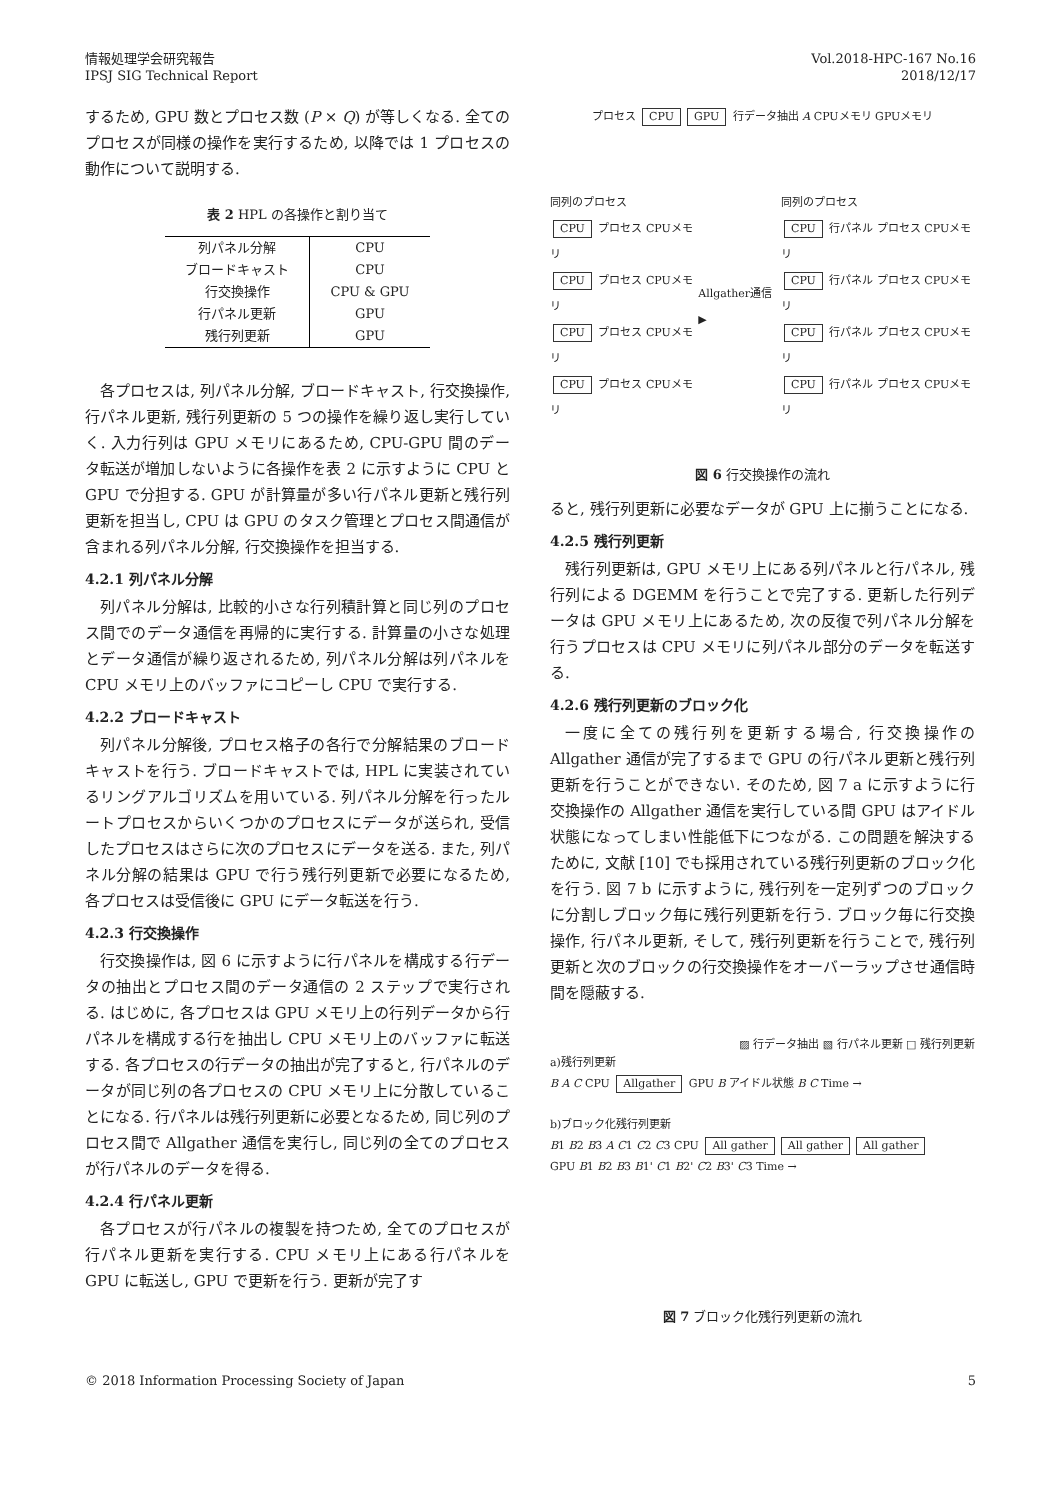情報処理学会研究報告
IPSJ SIG Technical Report
Vol.2018-HPC-167 No.16
2018/12/17
するため, GPU 数とプロセス数 (P × Q) が等しくなる. 全てのプロセスが同様の操作を実行するため, 以降では 1 プロセスの動作について説明する.
表 2 HPL の各操作と割り当て
| 列パネル分解 | CPU |
| ブロードキャスト | CPU |
| 行交換操作 | CPU & GPU |
| 行パネル更新 | GPU |
| 残行列更新 | GPU |
各プロセスは, 列パネル分解, ブロードキャスト, 行交換操作, 行パネル更新, 残行列更新の 5 つの操作を繰り返し実行していく. 入力行列は GPU メモリにあるため, CPU-GPU 間のデータ転送が増加しないように各操作を表 2 に示すように CPU と GPU で分担する. GPU が計算量が多い行パネル更新と残行列更新を担当し, CPU は GPU のタスク管理とプロセス間通信が含まれる列パネル分解, 行交換操作を担当する.
4.2.1 列パネル分解
列パネル分解は, 比較的小さな行列積計算と同じ列のプロセス間でのデータ通信を再帰的に実行する. 計算量の小さな処理とデータ通信が繰り返されるため, 列パネル分解は列パネルを CPU メモリ上のバッファにコピーし CPU で実行する.
4.2.2 ブロードキャスト
列パネル分解後, プロセス格子の各行で分解結果のブロードキャストを行う. ブロードキャストでは, HPL に実装されているリングアルゴリズムを用いている. 列パネル分解を行ったルートプロセスからいくつかのプロセスにデータが送られ, 受信したプロセスはさらに次のプロセスにデータを送る. また, 列パネル分解の結果は GPU で行う残行列更新で必要になるため, 各プロセスは受信後に GPU にデータ転送を行う.
4.2.3 行交換操作
行交換操作は, 図 6 に示すように行パネルを構成する行データの抽出とプロセス間のデータ通信の 2 ステップで実行される. はじめに, 各プロセスは GPU メモリ上の行列データから行パネルを構成する行を抽出し CPU メモリ上のバッファに転送する. 各プロセスの行データの抽出が完了すると, 行パネルのデータが同じ列の各プロセスの CPU メモリ上に分散していることになる. 行パネルは残行列更新に必要となるため, 同じ列のプロセス間で Allgather 通信を実行し, 同じ列の全てのプロセスが行パネルのデータを得る.
4.2.4 行パネル更新
各プロセスが行パネルの複製を持つため, 全てのプロセスが行パネル更新を実行する. CPU メモリ上にある行パネルを GPU に転送し, GPU で更新を行う. 更新が完了す
プロセス CPU GPU 行データ抽出 A CPUメモリ GPUメモリ
同列のプロセス
CPU プロセス CPUメモリ
CPU プロセス CPUメモリ
CPU プロセス CPUメモリ
CPU プロセス CPUメモリ
Allgather通信 ▶ 同列のプロセス
CPU 行パネル プロセス CPUメモリ
CPU 行パネル プロセス CPUメモリ
CPU 行パネル プロセス CPUメモリ
CPU 行パネル プロセス CPUメモリ
図 6 行交換操作の流れ
ると, 残行列更新に必要なデータが GPU 上に揃うことになる.
4.2.5 残行列更新
残行列更新は, GPU メモリ上にある列パネルと行パネル, 残行列による DGEMM を行うことで完了する. 更新した行列データは GPU メモリ上にあるため, 次の反復で列パネル分解を行うプロセスは CPU メモリに列パネル部分のデータを転送する.
4.2.6 残行列更新のブロック化
一度に全ての残行列を更新する場合, 行交換操作の Allgather 通信が完了するまで GPU の行パネル更新と残行列更新を行うことができない. そのため, 図 7 a に示すように行交換操作の Allgather 通信を実行している間 GPU はアイドル状態になってしまい性能低下につながる. この問題を解決するために, 文献 [10] でも採用されている残行列更新のブロック化を行う. 図 7 b に示すように, 残行列を一定列ずつのブロックに分割しブロック毎に残行列更新を行う. ブロック毎に行交換操作, 行パネル更新, そして, 残行列更新を行うことで, 残行列更新と次のブロックの行交換操作をオーバーラップさせ通信時間を隠蔽する.
▨ 行データ抽出 ▧ 行パネル更新 □ 残行列更新
a)残行列更新
B A C CPU Allgather GPU B アイドル状態 B C Time →
b)ブロック化残行列更新
B1 B2 B3 A C1 C2 C3 CPU All gather All gather All gather
GPU B1 B2 B3 B1' C1 B2' C2 B3' C3 Time →
図 7 ブロック化残行列更新の流れ
© 2018 Information Processing Society of Japan
5